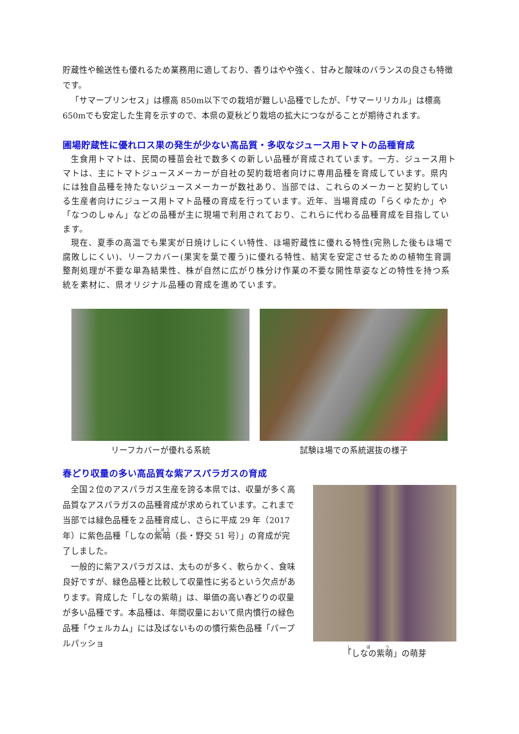貯蔵性や輸送性も優れるため業務用に適しており、香りはやや強く、甘みと酸味のバランスの良さも特徴です。
「サマープリンセス」は標高 850m以下での栽培が難しい品種でしたが、「サマーリリカル」は標高 650mでも安定した生育を示すので、本県の夏秋どり栽培の拡大につながることが期待されます。
圃場貯蔵性に優れロス果の発生が少ない高品質・多収なジュース用トマトの品種育成
生食用トマトは、民間の種苗会社で数多くの新しい品種が育成されています。一方、ジュース用トマトは、主にトマトジュースメーカーが自社の契約栽培者向けに専用品種を育成しています。県内には独自品種を持たないジュースメーカーが数社あり、当部では、これらのメーカーと契約している生産者向けにジュース用トマト品種の育成を行っています。近年、当場育成の「らくゆたか」や「なつのしゅん」などの品種が主に現場で利用されており、これらに代わる品種育成を目指しています。
現在、夏季の高温でも果実が日焼けしにくい特性、ほ場貯蔵性に優れる特性(完熟した後もほ場で腐敗しにくい)、リーフカバー(果実を葉で覆う)に優れる特性、結実を安定させるための植物生育調整剤処理が不要な単為結果性、株が自然に広がり株分け作業の不要な開性草姿などの特性を持つ系統を素材に、県オリジナル品種の育成を進めています。
リーフカバーが優れる系統 試験ほ場での系統選抜の様子
春どり収量の多い高品質な紫アスパラガスの育成
全国２位のアスパラガス生産を誇る本県では、収量が多く高品質なアスパラガスの品種育成が求められています。これまで当部では緑色品種を２品種育成し、さらに平成 29 年（2017 年）に紫色品種「しなの紫萌（長・野交 51 号）」の育成が完了しました。
一般的に紫アスパラガスは、太ものが多く、軟らかく、食味良好ですが、緑色品種と比較して収量性に劣るという欠点があります。育成した「しなの紫萌」は、単価の高い春どりの収量が多い品種です。本品種は、年間収量において県内慣行の緑色品種「ウェルカム」には及ばないものの慣行紫色品種「パープルパッショ
「しなの紫萌」の萌芽